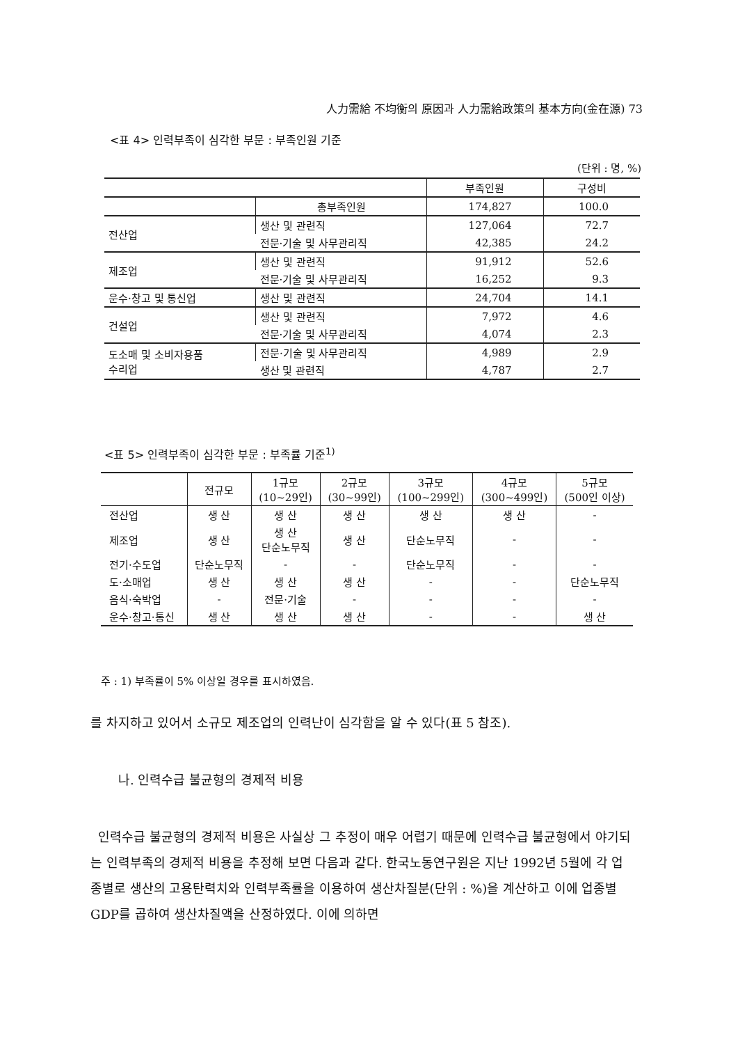人力需給 不均衡의 原因과 人力需給政策의 基本方向(金在源) 73
<표 4> 인력부족이 심각한 부문 : 부족인원 기준
(단위 : 명, %)
| | | 부족인원 | 구성비 |
| | 총부족인원 | 174,827 | 100.0 |
| 전산업 | 생산 및 관련직 | 127,064 | 72.7 |
| | 전문·기술 및 사무관리직 | 42,385 | 24.2 |
| 제조업 | 생산 및 관련직 | 91,912 | 52.6 |
| | 전문·기술 및 사무관리직 | 16,252 | 9.3 |
| 운수·창고 및 통신업 | 생산 및 관련직 | 24,704 | 14.1 |
| 건설업 | 생산 및 관련직 | 7,972 | 4.6 |
| | 전문·기술 및 사무관리직 | 4,074 | 2.3 |
| 도소매 및 소비자용품 수리업 | 전문·기술 및 사무관리직 | 4,989 | 2.9 |
| | 생산 및 관련직 | 4,787 | 2.7 |
<표 5> 인력부족이 심각한 부문 : 부족률 기준<sup>1)</sup>
| | 전규모 | 1규모 (10~29인) | 2규모 (30~99인) | 3규모 (100~299인) | 4규모 (300~499인) | 5규모 (500인 이상) |
| --- | --- | --- | --- | --- | --- | --- |
| 전산업 | 생 산 | 생 산 | 생 산 | 생 산 | 생 산 | - |
| 제조업 | 생 산 | 생 산 단순노무직 | 생 산 | 단순노무직 | - | - |
| 전기·수도업 | 단순노무직 | - | - | 단순노무직 | - | - |
| 도·소매업 | 생 산 | 생 산 | 생 산 | - | - | 단순노무직 |
| 음식·숙박업 | - | 전문·기술 | - | - | - | - |
| 운수·창고·통신 | 생 산 | 생 산 | 생 산 | - | - | 생 산 |
주 : 1) 부족률이 5% 이상일 경우를 표시하였음.
를 차지하고 있어서 소규모 제조업의 인력난이 심각함을 알 수 있다(표 5 참조).
나. 인력수급 불균형의 경제적 비용
인력수급 불균형의 경제적 비용은 사실상 그 추정이 매우 어렵기 때문에 인력수급 불균형에서 야기되는 인력부족의 경제적 비용을 추정해 보면 다음과 같다. 한국노동연구원은 지난 1992년 5월에 각 업종별로 생산의 고용탄력치와 인력부족률을 이용하여 생산차질분(단위 : %)을 계산하고 이에 업종별 GDP를 곱하여 생산차질액을 산정하였다. 이에 의하면